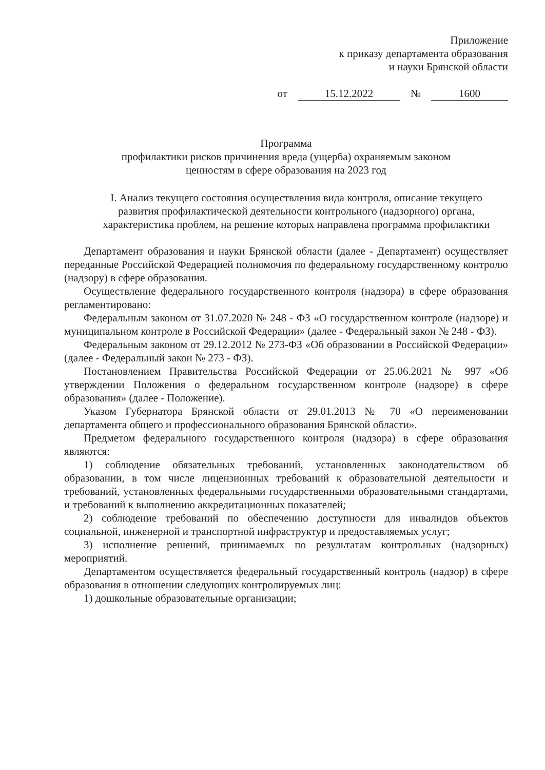Приложение
к приказу департамента образования
и науки Брянской области
от 15.12.2022 № 1600
Программа
профилактики рисков причинения вреда (ущерба) охраняемым законом
ценностям в сфере образования на 2023 год
I. Анализ текущего состояния осуществления вида контроля, описание текущего развития профилактической деятельности контрольного (надзорного) органа, характеристика проблем, на решение которых направлена программа профилактики
Департамент образования и науки Брянской области (далее - Департамент) осуществляет переданные Российской Федерацией полномочия по федеральному государственному контролю (надзору) в сфере образования.
Осуществление федерального государственного контроля (надзора) в сфере образования регламентировано:
Федеральным законом от 31.07.2020 № 248 - ФЗ «О государственном контроле (надзоре) и муниципальном контроле в Российской Федерации» (далее - Федеральный закон № 248 - ФЗ).
Федеральным законом от 29.12.2012 № 273-ФЗ «Об образовании в Российской Федерации» (далее - Федеральный закон № 273 - ФЗ).
Постановлением Правительства Российской Федерации от 25.06.2021 № 997 «Об утверждении Положения о федеральном государственном контроле (надзоре) в сфере образования» (далее - Положение).
Указом Губернатора Брянской области от 29.01.2013 № 70 «О переименовании департамента общего и профессионального образования Брянской области».
Предметом федерального государственного контроля (надзора) в сфере образования являются:
1) соблюдение обязательных требований, установленных законодательством об образовании, в том числе лицензионных требований к образовательной деятельности и требований, установленных федеральными государственными образовательными стандартами, и требований к выполнению аккредитационных показателей;
2) соблюдение требований по обеспечению доступности для инвалидов объектов социальной, инженерной и транспортной инфраструктур и предоставляемых услуг;
3) исполнение решений, принимаемых по результатам контрольных (надзорных) мероприятий.
Департаментом осуществляется федеральный государственный контроль (надзор) в сфере образования в отношении следующих контролируемых лиц:
1) дошкольные образовательные организации;